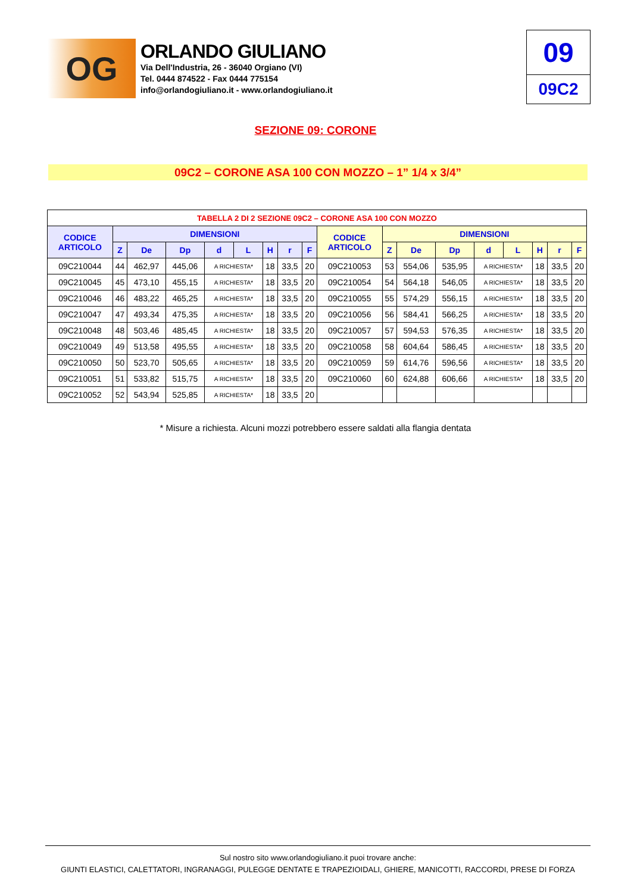OG
ORLANDO GIULIANO
Via Dell'Industria, 26 - 36040 Orgiano (VI)
Tel. 0444 874522 - Fax 0444 775154
info@orlandogiuliano.it - www.orlandogiuliano.it
09
09C2
SEZIONE 09: CORONE
09C2 – CORONE ASA 100 CON MOZZO – 1” 1/4 x 3/4”
| TABELLA 2 DI 2 SEZIONE 09C2 – CORONE ASA 100 CON MOZZO | | | | | | | | | | | | | | | | | |
| --- | --- | --- | --- | --- | --- | --- | --- | --- | --- | --- | --- | --- | --- | --- | --- | --- | --- |
| CODICE ARTICOLO | DIMENSIONI | | | | | | | | CODICE ARTICOLO | DIMENSIONI | | | | | | | |
| | Z | De | Dp | d | L | H | r | F | | Z | De | Dp | d | L | H | r | F |
| 09C210044 | 44 | 462,97 | 445,06 | A RICHIESTA* | | 18 | 33,5 | 20 | 09C210053 | 53 | 554,06 | 535,95 | A RICHIESTA* | | 18 | 33,5 | 20 |
| 09C210045 | 45 | 473,10 | 455,15 | A RICHIESTA* | | 18 | 33,5 | 20 | 09C210054 | 54 | 564,18 | 546,05 | A RICHIESTA* | | 18 | 33,5 | 20 |
| 09C210046 | 46 | 483,22 | 465,25 | A RICHIESTA* | | 18 | 33,5 | 20 | 09C210055 | 55 | 574,29 | 556,15 | A RICHIESTA* | | 18 | 33,5 | 20 |
| 09C210047 | 47 | 493,34 | 475,35 | A RICHIESTA* | | 18 | 33,5 | 20 | 09C210056 | 56 | 584,41 | 566,25 | A RICHIESTA* | | 18 | 33,5 | 20 |
| 09C210048 | 48 | 503,46 | 485,45 | A RICHIESTA* | | 18 | 33,5 | 20 | 09C210057 | 57 | 594,53 | 576,35 | A RICHIESTA* | | 18 | 33,5 | 20 |
| 09C210049 | 49 | 513,58 | 495,55 | A RICHIESTA* | | 18 | 33,5 | 20 | 09C210058 | 58 | 604,64 | 586,45 | A RICHIESTA* | | 18 | 33,5 | 20 |
| 09C210050 | 50 | 523,70 | 505,65 | A RICHIESTA* | | 18 | 33,5 | 20 | 09C210059 | 59 | 614,76 | 596,56 | A RICHIESTA* | | 18 | 33,5 | 20 |
| 09C210051 | 51 | 533,82 | 515,75 | A RICHIESTA* | | 18 | 33,5 | 20 | 09C210060 | 60 | 624,88 | 606,66 | A RICHIESTA* | | 18 | 33,5 | 20 |
| 09C210052 | 52 | 543,94 | 525,85 | A RICHIESTA* | | 18 | 33,5 | 20 | | | | | | | | | |
* Misure a richiesta. Alcuni mozzi potrebbero essere saldati alla flangia dentata
Sul nostro sito www.orlandogiuliano.it puoi trovare anche:
GIUNTI ELASTICI, CALETTATORI, INGRANAGGI, PULEGGE DENTATE E TRAPEZIOIDALI, GHIERE, MANICOTTI, RACCORDI, PRESE DI FORZA